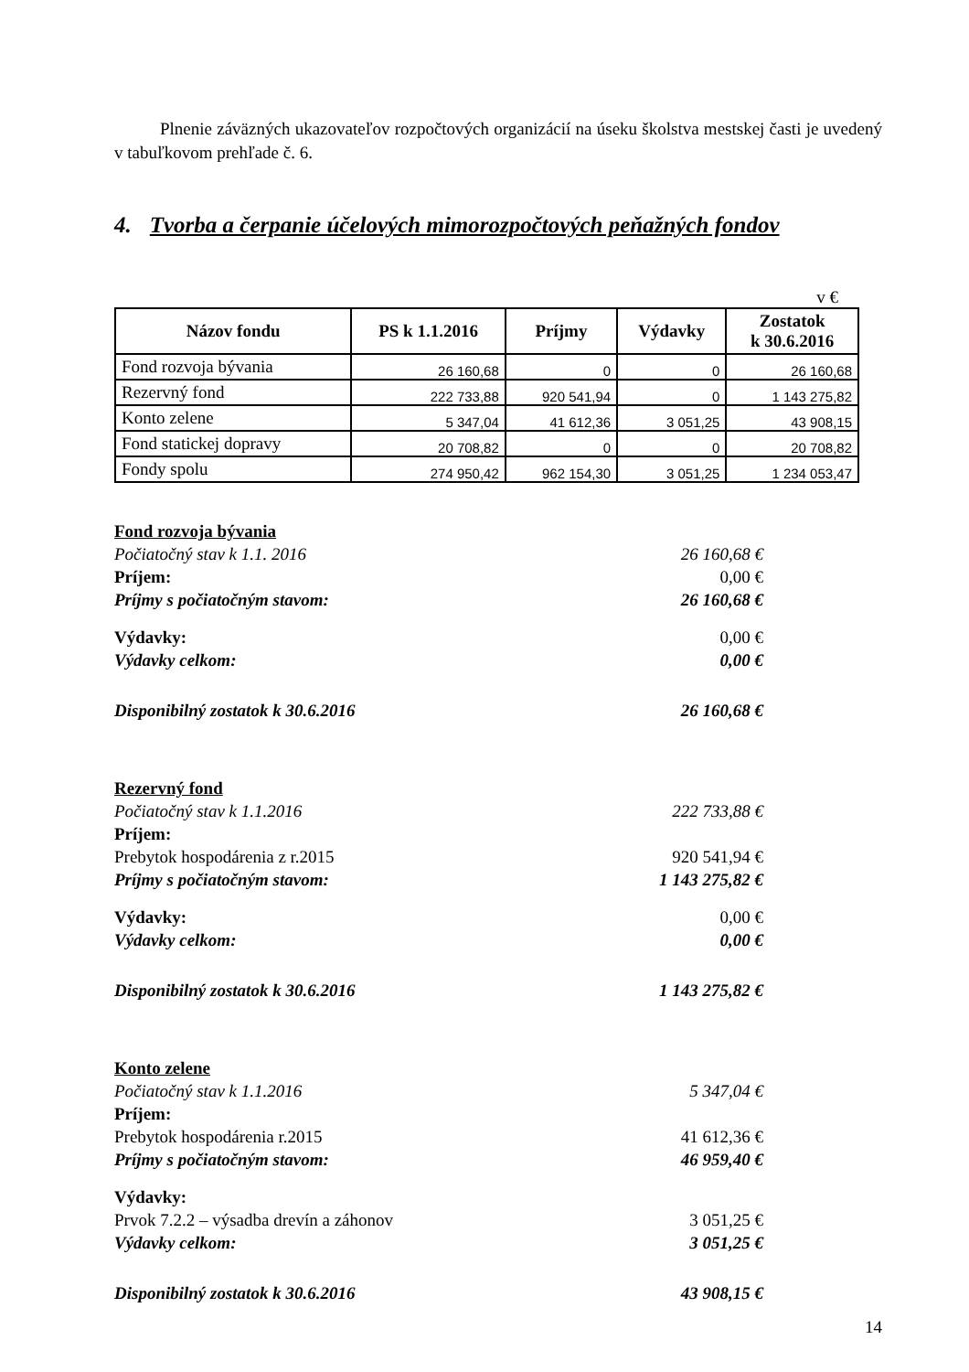Plnenie záväzných ukazovateľov rozpočtových organizácií na úseku školstva mestskej časti je uvedený v tabuľkovom prehľade č. 6.
4. Tvorba a čerpanie účelových mimorozpočtových peňažných fondov
v €
| Názov fondu | PS k 1.1.2016 | Príjmy | Výdavky | Zostatok k 30.6.2016 |
| --- | --- | --- | --- | --- |
| Fond rozvoja bývania | 26 160,68 | 0 | 0 | 26 160,68 |
| Rezervný fond | 222 733,88 | 920 541,94 | 0 | 1 143 275,82 |
| Konto zelene | 5 347,04 | 41 612,36 | 3 051,25 | 43 908,15 |
| Fond statickej dopravy | 20 708,82 | 0 | 0 | 20 708,82 |
| Fondy spolu | 274 950,42 | 962 154,30 | 3 051,25 | 1 234 053,47 |
Fond rozvoja bývania
Počiatočný stav k 1.1. 2016 26 160,68 €
Príjem: 0,00 €
Príjmy s počiatočným stavom: 26 160,68 €
Výdavky: 0,00 €
Výdavky celkom: 0,00 €
Disponibilný zostatok k 30.6.2016 26 160,68 €
Rezervný fond
Počiatočný stav k 1.1.2016 222 733,88 €
Príjem:
Prebytok hospodárenia z r.2015 920 541,94 €
Príjmy s počiatočným stavom: 1 143 275,82 €
Výdavky: 0,00 €
Výdavky celkom: 0,00 €
Disponibilný zostatok k 30.6.2016 1 143 275,82 €
Konto zelene
Počiatočný stav k 1.1.2016 5 347,04 €
Príjem:
Prebytok hospodárenia r.2015 41 612,36 €
Príjmy s počiatočným stavom: 46 959,40 €
Výdavky:
Prvok 7.2.2 – výsadba drevín a záhonov 3 051,25 €
Výdavky celkom: 3 051,25 €
Disponibilný zostatok k 30.6.2016 43 908,15 €
14